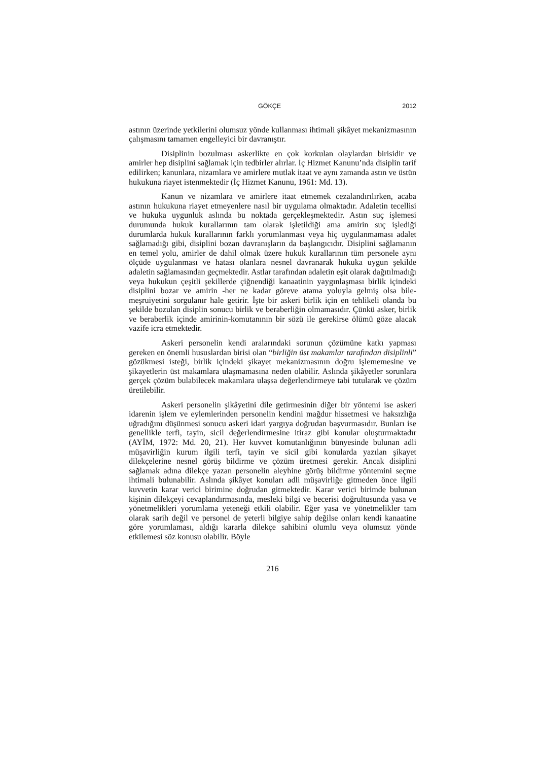GÖKÇE 2012
astının üzerinde yetkilerini olumsuz yönde kullanması ihtimali şikâyet mekanizmasının çalışmasını tamamen engelleyici bir davranıştır.
Disiplinin bozulması askerlikte en çok korkulan olaylardan birisidir ve amirler hep disiplini sağlamak için tedbirler alırlar. İç Hizmet Kanunu’nda disiplin tarif edilirken; kanunlara, nizamlara ve amirlere mutlak itaat ve aynı zamanda astın ve üstün hukukuna riayet istenmektedir (İç Hizmet Kanunu, 1961: Md. 13).
Kanun ve nizamlara ve amirlere itaat etmemek cezalandırılırken, acaba astının hukukuna riayet etmeyenlere nasıl bir uygulama olmaktadır. Adaletin tecellisi ve hukuka uygunluk aslında bu noktada gerçekleşmektedir. Astın suç işlemesi durumunda hukuk kurallarının tam olarak işletildiği ama amirin suç işlediği durumlarda hukuk kurallarının farklı yorumlanması veya hiç uygulanmaması adalet sağlamadığı gibi, disiplini bozan davranışların da başlangıcıdır. Disiplini sağlamanın en temel yolu, amirler de dahil olmak üzere hukuk kurallarının tüm personele aynı ölçüde uygulanması ve hatası olanlara nesnel davranarak hukuka uygun şekilde adaletin sağlamasından geçmektedir. Astlar tarafından adaletin eşit olarak dağıtılmadığı veya hukukun çeşitli şekillerde çiğnendiği kanaatinin yaygınlaşması birlik içindeki disiplini bozar ve amirin -her ne kadar göreve atama yoluyla gelmiş olsa bile- meşruiyetini sorgulanır hale getirir. İşte bir askeri birlik için en tehlikeli olanda bu şekilde bozulan disiplin sonucu birlik ve beraberliğin olmamasıdır. Çünkü asker, birlik ve beraberlik içinde amirinin-komutanının bir sözü ile gerekirse ölümü göze alacak vazife icra etmektedir.
Askeri personelin kendi aralarındaki sorunun çözümüne katkı yapması gereken en önemli hususlardan birisi olan “birliğin üst makamlar tarafından disiplinli” gözükmesi isteği, birlik içindeki şikayet mekanizmasının doğru işlememesine ve şikayetlerin üst makamlara ulaşmamasına neden olabilir. Aslında şikâyetler sorunlara gerçek çözüm bulabilecek makamlara ulaşsa değerlendirmeye tabi tutularak ve çözüm üretilebilir.
Askeri personelin şikâyetini dile getirmesinin diğer bir yöntemi ise askeri idarenin işlem ve eylemlerinden personelin kendini mağdur hissetmesi ve haksızlığa uğradığını düşünmesi sonucu askeri idari yargıya doğrudan başvurmasıdır. Bunları ise genellikle terfi, tayin, sicil değerlendirmesine itiraz gibi konular oluşturmaktadır (AYİM, 1972: Md. 20, 21). Her kuvvet komutanlığının bünyesinde bulunan adli müşavirliğin kurum ilgili terfi, tayin ve sicil gibi konularda yazılan şikayet dilekçelerine nesnel görüş bildirme ve çözüm üretmesi gerekir. Ancak disiplini sağlamak adına dilekçe yazan personelin aleyhine görüş bildirme yöntemini seçme ihtimali bulunabilir. Aslında şikâyet konuları adli müşavirliğe gitmeden önce ilgili kuvvetin karar verici birimine doğrudan gitmektedir. Karar verici birimde bulunan kişinin dilekçeyi cevaplandırmasında, mesleki bilgi ve becerisi doğrultusunda yasa ve yönetmelikleri yorumlama yeteneği etkili olabilir. Eğer yasa ve yönetmelikler tam olarak sarih değil ve personel de yeterli bilgiye sahip değilse onları kendi kanaatine göre yorumlaması, aldığı kararla dilekçe sahibini olumlu veya olumsuz yönde etkilemesi söz konusu olabilir. Böyle
216